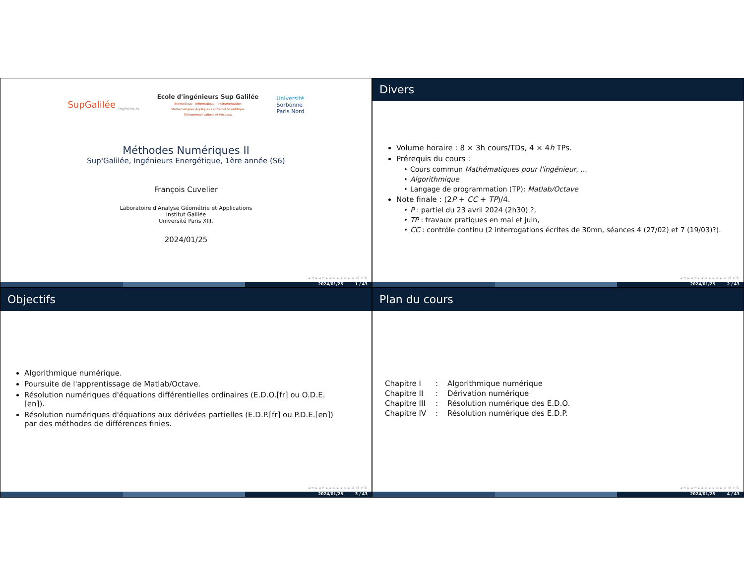SupGalilée <sub>ingénieurs</sub>
Ecole d'ingénieurs Sup Galilée
Energétique - Informatique - Instrumentation
Mathématiques Appliquées et Calcul Scientifique
Télécommunications et Réseaux
Université
Sorbonne
Paris Nord
Méthodes Numériques II
Sup'Galilée, Ingénieurs Energétique, 1ère année (S6)
François Cuvelier
Laboratoire d'Analyse Géométrie et Applications
Institut Galilée
Université Paris XIII.
2024/01/25
◂ ▫ ▸ ◂ ▫ ▸ ◂ ≡ ▸ ◂ ≡ ▸ ≡ ↺ ⌕ ↻
2024/01/25 1 / 43
Divers
Volume horaire : 8 × 3h cours/TDs, 4 × 4h TPs.
Prérequis du cours :
Cours commun Mathématiques pour l'ingénieur, ...
Algorithmique
Langage de programmation (TP): Matlab/Octave
Note finale : (2P + CC + TP)/4.
P : partiel du 23 avril 2024 (2h30) ?,
TP : travaux pratiques en mai et juin,
CC : contrôle continu (2 interrogations écrites de 30mn, séances 4 (27/02) et 7 (19/03)?).
◂ ▫ ▸ ◂ ▫ ▸ ◂ ≡ ▸ ◂ ≡ ▸ ≡ ↺ ⌕ ↻
2024/01/25 2 / 43
Objectifs
Algorithmique numérique.
Poursuite de l'apprentissage de Matlab/Octave.
Résolution numériques d'équations différentielles ordinaires (E.D.O.[fr] ou O.D.E.[en]).
Résolution numériques d'équations aux dérivées partielles (E.D.P.[fr] ou P.D.E.[en]) par des méthodes de différences finies.
◂ ▫ ▸ ◂ ▫ ▸ ◂ ≡ ▸ ◂ ≡ ▸ ≡ ↺ ⌕ ↻
2024/01/25 3 / 43
Plan du cours
| Chapitre I | : | Algorithmique numérique |
| Chapitre II | : | Dérivation numérique |
| Chapitre III | : | Résolution numérique des E.D.O. |
| Chapitre IV | : | Résolution numérique des E.D.P. |
◂ ▫ ▸ ◂ ▫ ▸ ◂ ≡ ▸ ◂ ≡ ▸ ≡ ↺ ⌕ ↻
2024/01/25 4 / 43